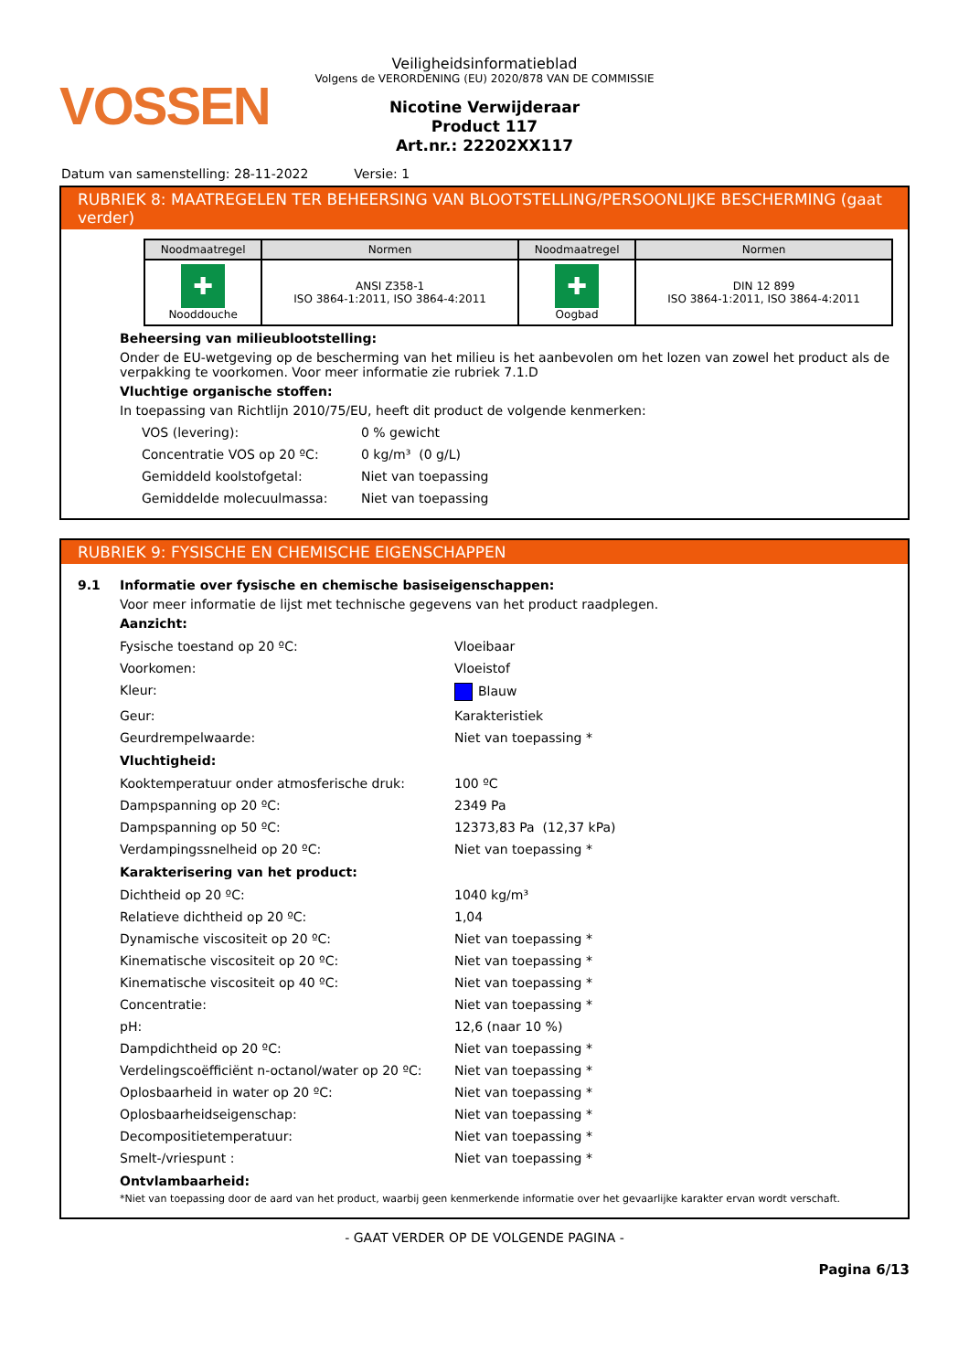VOSSEN
Veiligheidsinformatieblad
Volgens de VERORDENING (EU) 2020/878 VAN DE COMMISSIE
Nicotine Verwijderaar
Product 117
Art.nr.: 22202XX117
Datum van samenstelling: 28-11-2022 Versie: 1
RUBRIEK 8: MAATREGELEN TER BEHEERSING VAN BLOOTSTELLING/PERSOONLIJKE BESCHERMING (gaat verder)
| Noodmaatregel | Normen | Noodmaatregel | Normen |
| --- | --- | --- | --- |
| ✚ Nooddouche | ANSI Z358-1 ISO 3864-1:2011, ISO 3864-4:2011 | ✚ Oogbad | DIN 12 899 ISO 3864-1:2011, ISO 3864-4:2011 |
Beheersing van milieublootstelling:
Onder de EU-wetgeving op de bescherming van het milieu is het aanbevolen om het lozen van zowel het product als de verpakking te voorkomen. Voor meer informatie zie rubriek 7.1.D
Vluchtige organische stoffen:
In toepassing van Richtlijn 2010/75/EU, heeft dit product de volgende kenmerken:
VOS (levering): 0 % gewicht
Concentratie VOS op 20 ºC: 0 kg/m³ (0 g/L)
Gemiddeld koolstofgetal: Niet van toepassing
Gemiddelde molecuulmassa: Niet van toepassing
RUBRIEK 9: FYSISCHE EN CHEMISCHE EIGENSCHAPPEN
9.1 Informatie over fysische en chemische basiseigenschappen:
Voor meer informatie de lijst met technische gegevens van het product raadplegen.
Aanzicht:
Fysische toestand op 20 ºC: Vloeibaar
Voorkomen: Vloeistof
Kleur: Blauw
Geur: Karakteristiek
Geurdrempelwaarde: Niet van toepassing *
Vluchtigheid:
Kooktemperatuur onder atmosferische druk: 100 ºC
Dampspanning op 20 ºC: 2349 Pa
Dampspanning op 50 ºC: 12373,83 Pa (12,37 kPa)
Verdampingssnelheid op 20 ºC: Niet van toepassing *
Karakterisering van het product:
Dichtheid op 20 ºC: 1040 kg/m³
Relatieve dichtheid op 20 ºC: 1,04
Dynamische viscositeit op 20 ºC: Niet van toepassing *
Kinematische viscositeit op 20 ºC: Niet van toepassing *
Kinematische viscositeit op 40 ºC: Niet van toepassing *
Concentratie: Niet van toepassing *
pH: 12,6 (naar 10 %)
Dampdichtheid op 20 ºC: Niet van toepassing *
Verdelingscoëfficiënt n-octanol/water op 20 ºC: Niet van toepassing *
Oplosbaarheid in water op 20 ºC: Niet van toepassing *
Oplosbaarheidseigenschap: Niet van toepassing *
Decompositietemperatuur: Niet van toepassing *
Smelt-/vriespunt : Niet van toepassing *
Ontvlambaarheid:
*Niet van toepassing door de aard van het product, waarbij geen kenmerkende informatie over het gevaarlijke karakter ervan wordt verschaft.
- GAAT VERDER OP DE VOLGENDE PAGINA -
Pagina 6/13